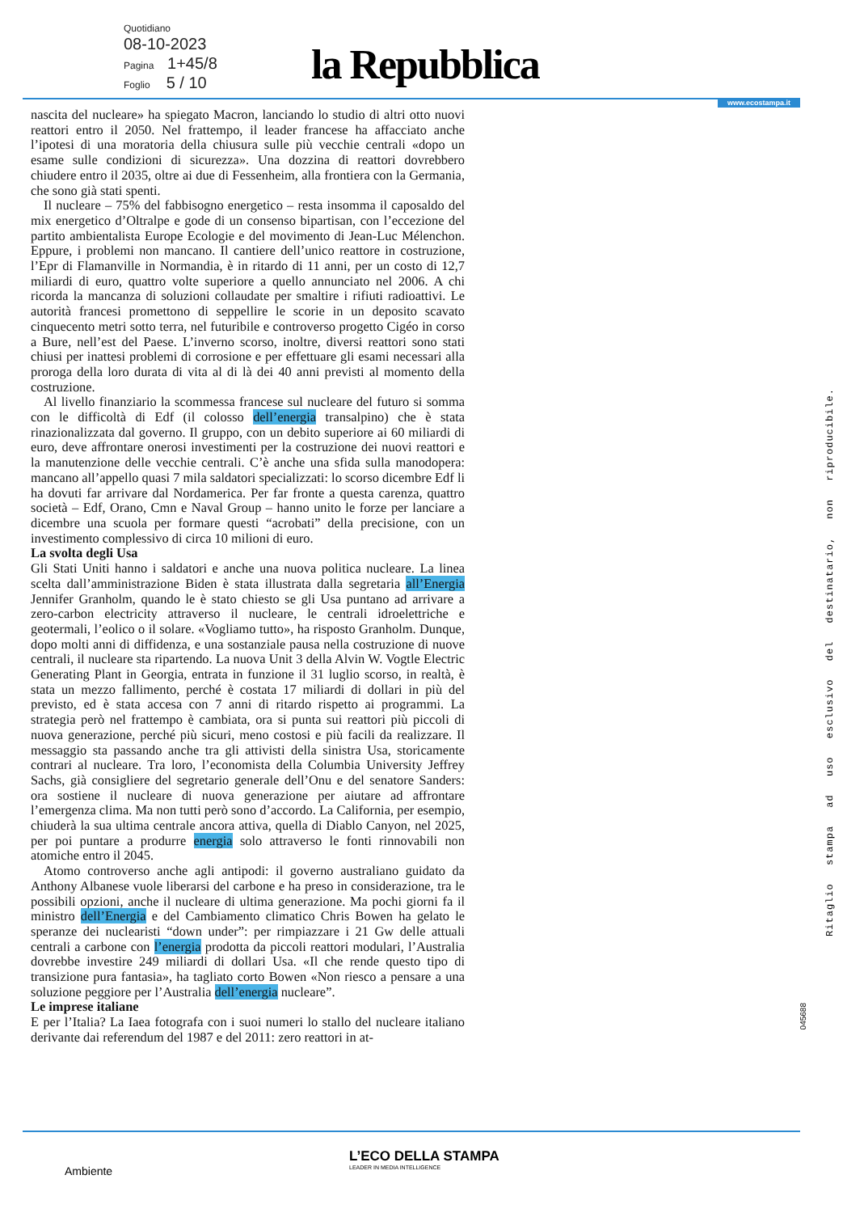Quotidiano
08-10-2023
Pagina 1+45/8
Foglio 5 / 10
la Repubblica
www.ecostampa.it
nascita del nucleare» ha spiegato Macron, lanciando lo studio di altri otto nuovi reattori entro il 2050. Nel frattempo, il leader francese ha affacciato anche l’ipotesi di una moratoria della chiusura sulle più vecchie centrali «dopo un esame sulle condizioni di sicurezza». Una dozzina di reattori dovrebbero chiudere entro il 2035, oltre ai due di Fessenheim, alla frontiera con la Germania, che sono già stati spenti.
Il nucleare – 75% del fabbisogno energetico – resta insomma il caposaldo del mix energetico d’Oltralpe e gode di un consenso bipartisan, con l’eccezione del partito ambientalista Europe Ecologie e del movimento di Jean-Luc Mélenchon. Eppure, i problemi non mancano. Il cantiere dell’unico reattore in costruzione, l’Epr di Flamanville in Normandia, è in ritardo di 11 anni, per un costo di 12,7 miliardi di euro, quattro volte superiore a quello annunciato nel 2006. A chi ricorda la mancanza di soluzioni collaudate per smaltire i rifiuti radioattivi. Le autorità francesi promettono di seppellire le scorie in un deposito scavato cinquecento metri sotto terra, nel futuribile e controverso progetto Cigéo in corso a Bure, nell’est del Paese. L’inverno scorso, inoltre, diversi reattori sono stati chiusi per inattesi problemi di corrosione e per effettuare gli esami necessari alla proroga della loro durata di vita al di là dei 40 anni previsti al momento della costruzione.
Al livello finanziario la scommessa francese sul nucleare del futuro si somma con le difficoltà di Edf (il colosso dell’energia transalpino) che è stata rinazionalizzata dal governo. Il gruppo, con un debito superiore ai 60 miliardi di euro, deve affrontare onerosi investimenti per la costruzione dei nuovi reattori e la manutenzione delle vecchie centrali. C’è anche una sfida sulla manodopera: mancano all’appello quasi 7 mila saldatori specializzati: lo scorso dicembre Edf li ha dovuti far arrivare dal Nordamerica. Per far fronte a questa carenza, quattro società – Edf, Orano, Cmn e Naval Group – hanno unito le forze per lanciare a dicembre una scuola per formare questi “acrobati” della precisione, con un investimento complessivo di circa 10 milioni di euro.
La svolta degli Usa
Gli Stati Uniti hanno i saldatori e anche una nuova politica nucleare. La linea scelta dall’amministrazione Biden è stata illustrata dalla segretaria all’Energia Jennifer Granholm, quando le è stato chiesto se gli Usa puntano ad arrivare a zero-carbon electricity attraverso il nucleare, le centrali idroelettriche e geotermali, l’eolico o il solare. «Vogliamo tutto», ha risposto Granholm. Dunque, dopo molti anni di diffidenza, e una sostanziale pausa nella costruzione di nuove centrali, il nucleare sta ripartendo. La nuova Unit 3 della Alvin W. Vogtle Electric Generating Plant in Georgia, entrata in funzione il 31 luglio scorso, in realtà, è stata un mezzo fallimento, perché è costata 17 miliardi di dollari in più del previsto, ed è stata accesa con 7 anni di ritardo rispetto ai programmi. La strategia però nel frattempo è cambiata, ora si punta sui reattori più piccoli di nuova generazione, perché più sicuri, meno costosi e più facili da realizzare. Il messaggio sta passando anche tra gli attivisti della sinistra Usa, storicamente contrari al nucleare. Tra loro, l’economista della Columbia University Jeffrey Sachs, già consigliere del segretario generale dell’Onu e del senatore Sanders: ora sostiene il nucleare di nuova generazione per aiutare ad affrontare l’emergenza clima. Ma non tutti però sono d’accordo. La California, per esempio, chiuderà la sua ultima centrale ancora attiva, quella di Diablo Canyon, nel 2025, per poi puntare a produrre energia solo attraverso le fonti rinnovabili non atomiche entro il 2045.
Atomo controverso anche agli antipodi: il governo australiano guidato da Anthony Albanese vuole liberarsi del carbone e ha preso in considerazione, tra le possibili opzioni, anche il nucleare di ultima generazione. Ma pochi giorni fa il ministro dell’Energia e del Cambiamento climatico Chris Bowen ha gelato le speranze dei nuclearisti “down under”: per rimpiazzare i 21 Gw delle attuali centrali a carbone con l’energia prodotta da piccoli reattori modulari, l’Australia dovrebbe investire 249 miliardi di dollari Usa. «Il che rende questo tipo di transizione pura fantasia», ha tagliato corto Bowen «Non riesco a pensare a una soluzione peggiore per l’Australia dell’energia nucleare”.
Le imprese italiane
E per l’Italia? La Iaea fotografa con i suoi numeri lo stallo del nucleare italiano derivante dai referendum del 1987 e del 2011: zero reattori in at-
Ritaglio stampa ad uso esclusivo del destinatario, non riproducibile.
045688
L’ECO DELLA STAMPA
LEADER IN MEDIA INTELLIGENCE
Ambiente